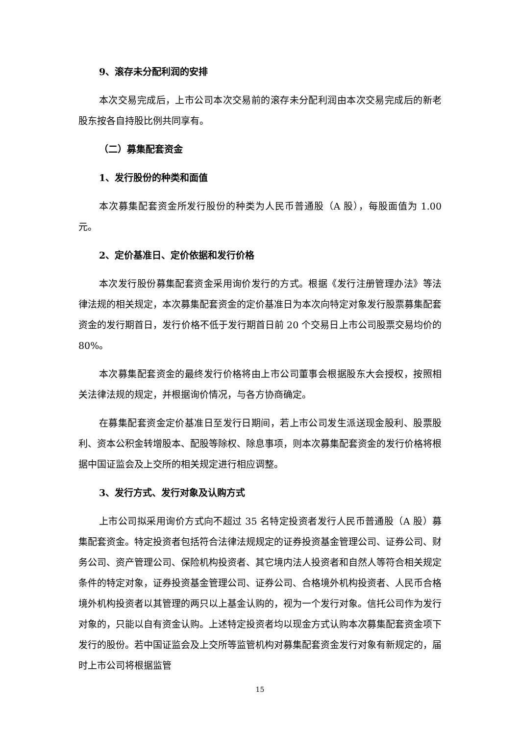9、滚存未分配利润的安排
本次交易完成后，上市公司本次交易前的滚存未分配利润由本次交易完成后的新老股东按各自持股比例共同享有。
（二）募集配套资金
1、发行股份的种类和面值
本次募集配套资金所发行股份的种类为人民币普通股（A 股），每股面值为 1.00 元。
2、定价基准日、定价依据和发行价格
本次发行股份募集配套资金采用询价发行的方式。根据《发行注册管理办法》等法律法规的相关规定，本次募集配套资金的定价基准日为本次向特定对象发行股票募集配套资金的发行期首日，发行价格不低于发行期首日前 20 个交易日上市公司股票交易均价的 80%。
本次募集配套资金的最终发行价格将由上市公司董事会根据股东大会授权，按照相关法律法规的规定，并根据询价情况，与各方协商确定。
在募集配套资金定价基准日至发行日期间，若上市公司发生派送现金股利、股票股利、资本公积金转增股本、配股等除权、除息事项，则本次募集配套资金的发行价格将根据中国证监会及上交所的相关规定进行相应调整。
3、发行方式、发行对象及认购方式
上市公司拟采用询价方式向不超过 35 名特定投资者发行人民币普通股（A 股）募集配套资金。特定投资者包括符合法律法规规定的证券投资基金管理公司、证券公司、财务公司、资产管理公司、保险机构投资者、其它境内法人投资者和自然人等符合相关规定条件的特定对象，证券投资基金管理公司、证券公司、合格境外机构投资者、人民币合格境外机构投资者以其管理的两只以上基金认购的，视为一个发行对象。信托公司作为发行对象的，只能以自有资金认购。上述特定投资者均以现金方式认购本次募集配套资金项下发行的股份。若中国证监会及上交所等监管机构对募集配套资金发行对象有新规定的，届时上市公司将根据监管
15